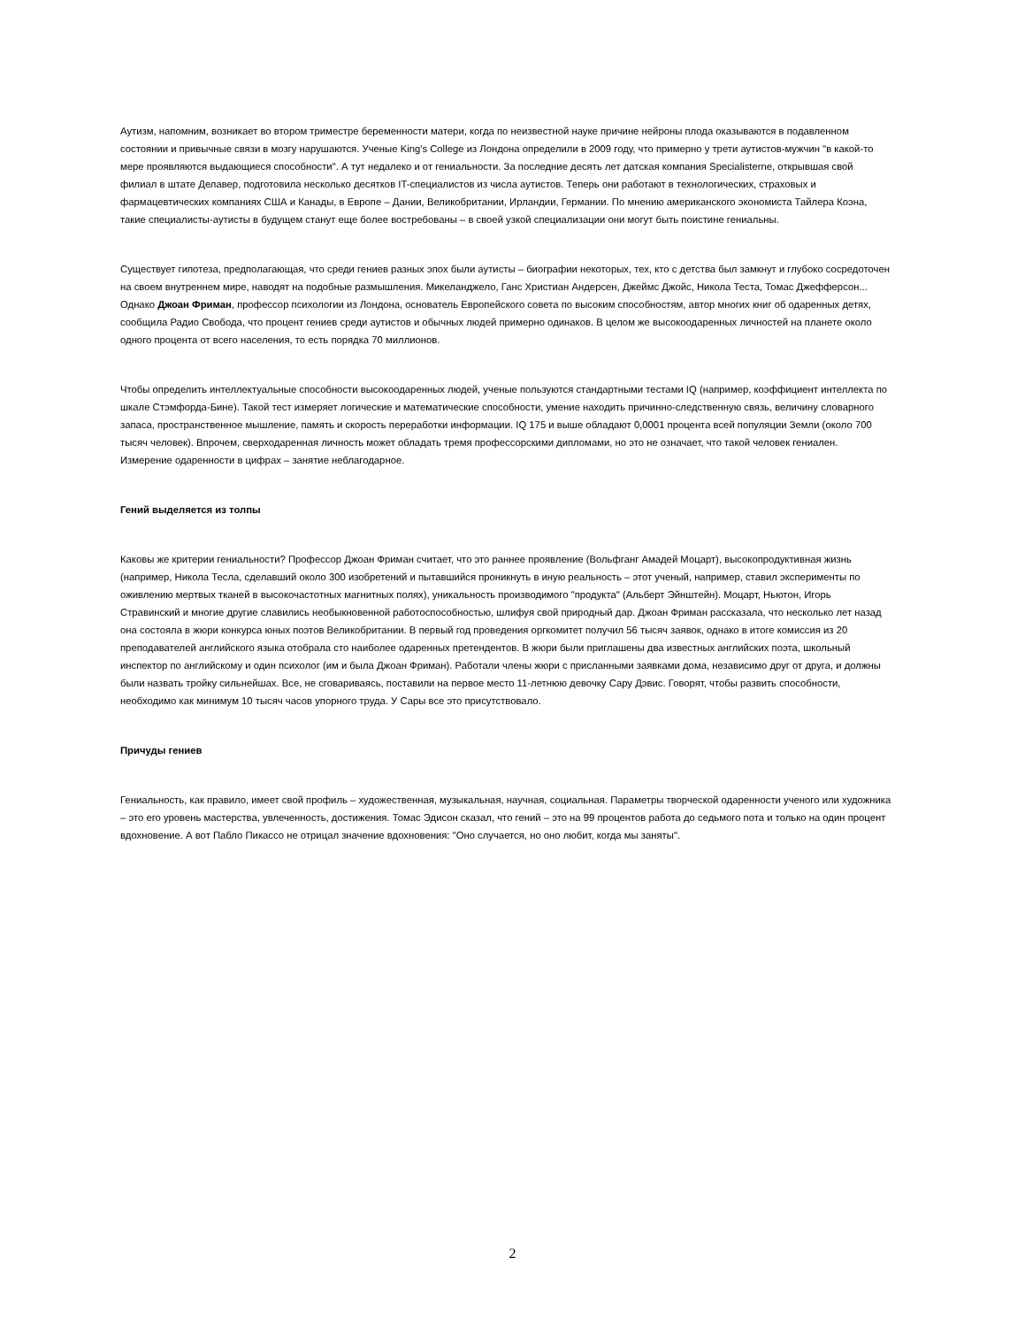Аутизм, напомним, возникает во втором триместре беременности матери, когда по неизвестной науке причине нейроны плода оказываются в подавленном состоянии и привычные связи в мозгу нарушаются. Ученые King's College из Лондона определили в 2009 году, что примерно у трети аутистов-мужчин "в какой-то мере проявляются выдающиеся способности". А тут недалеко и от гениальности. За последние десять лет датская компания Specialisterne, открывшая свой филиал в штате Делавер, подготовила несколько десятков IT-специалистов из числа аутистов. Теперь они работают в технологических, страховых и фармацевтических компаниях США и Канады, в Европе – Дании, Великобритании, Ирландии, Германии. По мнению американского экономиста Тайлера Коэна, такие специалисты-аутисты в будущем станут еще более востребованы – в своей узкой специализации они могут быть поистине гениальны.
Существует гипотеза, предполагающая, что среди гениев разных эпох были аутисты – биографии некоторых, тех, кто с детства был замкнут и глубоко сосредоточен на своем внутреннем мире, наводят на подобные размышления. Микеланджело, Ганс Христиан Андерсен, Джеймс Джойс, Никола Теста, Томас Джефферсон... Однако Джоан Фриман, профессор психологии из Лондона, основатель Европейского совета по высоким способностям, автор многих книг об одаренных детях, сообщила Радио Свобода, что процент гениев среди аутистов и обычных людей примерно одинаков. В целом же высокоодаренных личностей на планете около одного процента от всего населения, то есть порядка 70 миллионов.
Чтобы определить интеллектуальные способности высокоодаренных людей, ученые пользуются стандартными тестами IQ (например, коэффициент интеллекта по шкале Стэмфорда-Бине). Такой тест измеряет логические и математические способности, умение находить причинно-следственную связь, величину словарного запаса, пространственное мышление, память и скорость переработки информации. IQ 175 и выше обладают 0,0001 процента всей популяции Земли (около 700 тысяч человек). Впрочем, сверходаренная личность может обладать тремя профессорскими дипломами, но это не означает, что такой человек гениален. Измерение одаренности в цифрах – занятие неблагодарное.
Гений выделяется из толпы
Каковы же критерии гениальности? Профессор Джоан Фриман считает, что это раннее проявление (Вольфганг Амадей Моцарт), высокопродуктивная жизнь (например, Никола Тесла, сделавший около 300 изобретений и пытавшийся проникнуть в иную реальность – этот ученый, например, ставил эксперименты по оживлению мертвых тканей в высокочастотных магнитных полях), уникальность производимого "продукта" (Альберт Эйнштейн). Моцарт, Ньютон, Игорь Стравинский и многие другие славились необыкновенной работоспособностью, шлифуя свой природный дар. Джоан Фриман рассказала, что несколько лет назад она состояла в жюри конкурса юных поэтов Великобритании. В первый год проведения оргкомитет получил 56 тысяч заявок, однако в итоге комиссия из 20 преподавателей английского языка отобрала сто наиболее одаренных претендентов. В жюри были приглашены два известных английских поэта, школьный инспектор по английскому и один психолог (им и была Джоан Фриман). Работали члены жюри с присланными заявками дома, независимо друг от друга, и должны были назвать тройку сильнейшах. Все, не сговариваясь, поставили на первое место 11-летнюю девочку Сару Дэвис. Говорят, чтобы развить способности, необходимо как минимум 10 тысяч часов упорного труда. У Сары все это присутствовало.
Причуды гениев
Гениальность, как правило, имеет свой профиль – художественная, музыкальная, научная, социальная. Параметры творческой одаренности ученого или художника – это его уровень мастерства, увлеченность, достижения. Томас Эдисон сказал, что гений – это на 99 процентов работа до седьмого пота и только на один процент вдохновение. А вот Пабло Пикассо не отрицал значение вдохновения: "Оно случается, но оно любит, когда мы заняты".
2